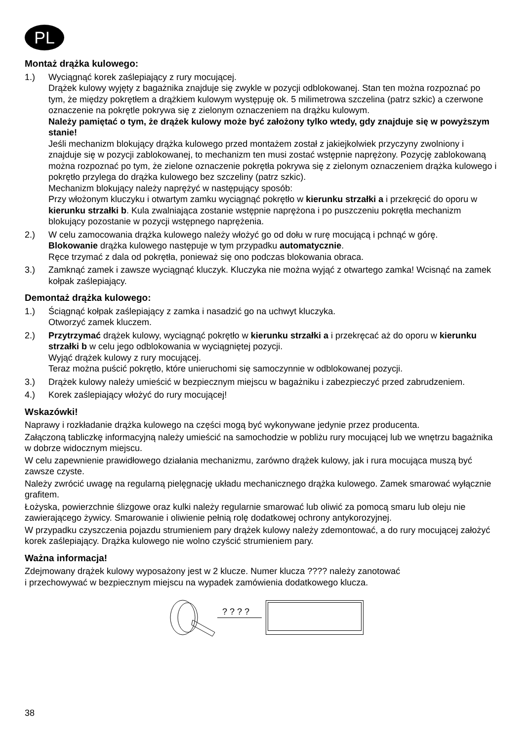PL
Montaż drążka kulowego:
1.) Wyciągnąć korek zaślepiający z rury mocującej.
Drążek kulowy wyjęty z bagażnika znajduje się zwykle w pozycji odblokowanej. Stan ten można rozpoznać po tym, że między pokrętłem a drążkiem kulowym występuję ok. 5 milimetrowa szczelina (patrz szkic) a czerwone oznaczenie na pokrętle pokrywa się z zielonym oznaczeniem na drążku kulowym.
Należy pamiętać o tym, że drążek kulowy może być założony tylko wtedy, gdy znajduje się w powyższym stanie!
Jeśli mechanizm blokujący drążka kulowego przed montażem został z jakiejkolwiek przyczyny zwolniony i znajduje się w pozycji zablokowanej, to mechanizm ten musi zostać wstępnie naprężony. Pozycję zablokowaną można rozpoznać po tym, że zielone oznaczenie pokrętła pokrywa się z zielonym oznaczeniem drążka kulowego i pokrętło przylega do drążka kulowego bez szczeliny (patrz szkic).
Mechanizm blokujący należy naprężyć w następujący sposób:
Przy włożonym kluczyku i otwartym zamku wyciągnąć pokrętło w kierunku strzałki a i przekręcić do oporu w kierunku strzałki b. Kula zwalniająca zostanie wstępnie naprężona i po puszczeniu pokrętła mechanizm blokujący pozostanie w pozycji wstępnego naprężenia.
2.) W celu zamocowania drążka kulowego należy włożyć go od dołu w rurę mocującą i pchnąć w górę.
Blokowanie drążka kulowego następuje w tym przypadku automatycznie.
Ręce trzymać z dala od pokrętła, ponieważ się ono podczas blokowania obraca.
3.) Zamknąć zamek i zawsze wyciągnąć kluczyk. Kluczyka nie można wyjąć z otwartego zamka! Wcisnąć na zamek kołpak zaślepiający.
Demontaż drążka kulowego:
1.) Ściągnąć kołpak zaślepiający z zamka i nasadzić go na uchwyt kluczyka.
Otworzyć zamek kluczem.
2.) Przytrzymać drążek kulowy, wyciągnąć pokrętło w kierunku strzałki a i przekręcać aż do oporu w kierunku strzałki b w celu jego odblokowania w wyciągniętej pozycji.
Wyjąć drążek kulowy z rury mocującej.
Teraz można puścić pokrętło, które unieruchomi się samoczynnie w odblokowanej pozycji.
3.) Drążek kulowy należy umieścić w bezpiecznym miejscu w bagażniku i zabezpieczyć przed zabrudzeniem.
4.) Korek zaślepiający włożyć do rury mocującej!
Wskazówki!
Naprawy i rozkładanie drążka kulowego na części mogą być wykonywane jedynie przez producenta.
Załączoną tabliczkę informacyjną należy umieścić na samochodzie w pobliżu rury mocującej lub we wnętrzu bagażnika w dobrze widocznym miejscu.
W celu zapewnienie prawidłowego działania mechanizmu, zarówno drążek kulowy, jak i rura mocująca muszą być zawsze czyste.
Należy zwrócić uwagę na regularną pielęgnację układu mechanicznego drążka kulowego. Zamek smarować wyłącznie grafitem.
Łożyska, powierzchnie ślizgowe oraz kulki należy regularnie smarować lub oliwić za pomocą smaru lub oleju nie zawierającego żywicy. Smarowanie i oliwienie pełnią rolę dodatkowej ochrony antykorozyjnej.
W przypadku czyszczenia pojazdu strumieniem pary drążek kulowy należy zdemontować, a do rury mocującej założyć korek zaślepiający. Drążka kulowego nie wolno czyścić strumieniem pary.
Ważna informacja!
Zdejmowany drążek kulowy wyposażony jest w 2 klucze. Numer klucza ???? należy zanotować
i przechowywać w bezpiecznym miejscu na wypadek zamówienia dodatkowego klucza.
? ? ? ?
38